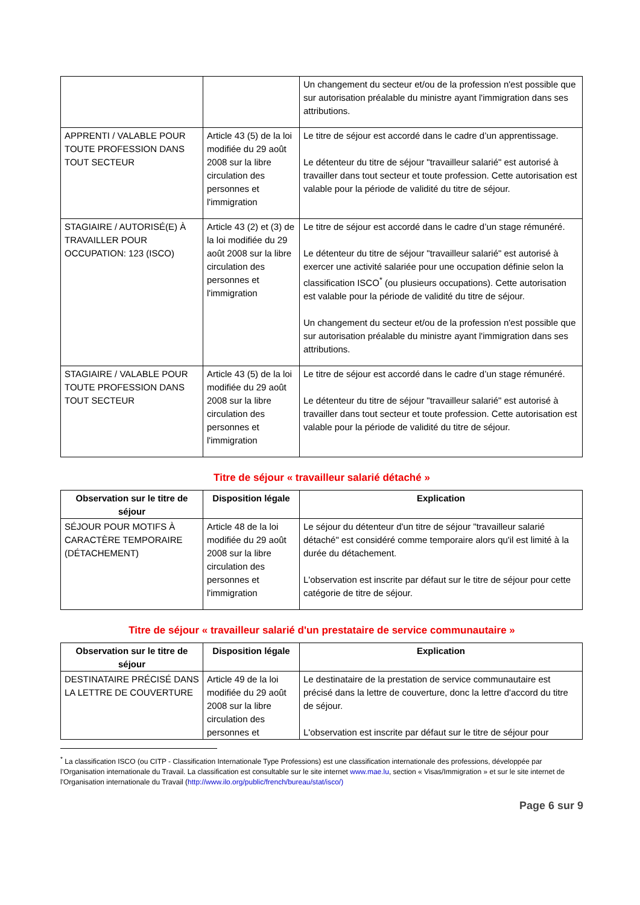| | | Un changement du secteur et/ou de la profession n'est possible que sur autorisation préalable du ministre ayant l'immigration dans ses attributions. |
| APPRENTI / VALABLE POUR TOUTE PROFESSION DANS TOUT SECTEUR | Article 43 (5) de la loi modifiée du 29 août 2008 sur la libre circulation des personnes et l'immigration | Le titre de séjour est accordé dans le cadre d’un apprentissage. Le détenteur du titre de séjour "travailleur salarié" est autorisé à travailler dans tout secteur et toute profession. Cette autorisation est valable pour la période de validité du titre de séjour. |
| STAGIAIRE / AUTORISÉ(E) À TRAVAILLER POUR OCCUPATION: 123 (ISCO) | Article 43 (2) et (3) de la loi modifiée du 29 août 2008 sur la libre circulation des personnes et l'immigration | Le titre de séjour est accordé dans le cadre d’un stage rémunéré. Le détenteur du titre de séjour "travailleur salarié" est autorisé à exercer une activité salariée pour une occupation définie selon la classification ISCO<sup>*</sup> (ou plusieurs occupations). Cette autorisation est valable pour la période de validité du titre de séjour. Un changement du secteur et/ou de la profession n'est possible que sur autorisation préalable du ministre ayant l'immigration dans ses attributions. |
| STAGIAIRE / VALABLE POUR TOUTE PROFESSION DANS TOUT SECTEUR | Article 43 (5) de la loi modifiée du 29 août 2008 sur la libre circulation des personnes et l'immigration | Le titre de séjour est accordé dans le cadre d’un stage rémunéré. Le détenteur du titre de séjour "travailleur salarié" est autorisé à travailler dans tout secteur et toute profession. Cette autorisation est valable pour la période de validité du titre de séjour. |
Titre de séjour « travailleur salarié détaché »
| Observation sur le titre de séjour | Disposition légale | Explication |
| --- | --- | --- |
| SÉJOUR POUR MOTIFS À CARACTÈRE TEMPORAIRE (DÉTACHEMENT) | Article 48 de la loi modifiée du 29 août 2008 sur la libre circulation des personnes et l'immigration | Le séjour du détenteur d'un titre de séjour "travailleur salarié détaché" est considéré comme temporaire alors qu'il est limité à la durée du détachement. L'observation est inscrite par défaut sur le titre de séjour pour cette catégorie de titre de séjour. |
Titre de séjour « travailleur salarié d'un prestataire de service communautaire »
| Observation sur le titre de séjour | Disposition légale | Explication |
| --- | --- | --- |
| DESTINATAIRE PRÉCISÉ DANS LA LETTRE DE COUVERTURE | Article 49 de la loi modifiée du 29 août 2008 sur la libre circulation des personnes et | Le destinataire de la prestation de service communautaire est précisé dans la lettre de couverture, donc la lettre d'accord du titre de séjour. L'observation est inscrite par défaut sur le titre de séjour pour |
<sup>*</sup> La classification ISCO (ou CITP - Classification Internationale Type Professions) est une classification internationale des professions, développée par l’Organisation internationale du Travail. La classification est consultable sur le site internet www.mae.lu, section « Visas/Immigration » et sur le site internet de l'Organisation internationale du Travail (http://www.ilo.org/public/french/bureau/stat/isco/)
Page 6 sur 9